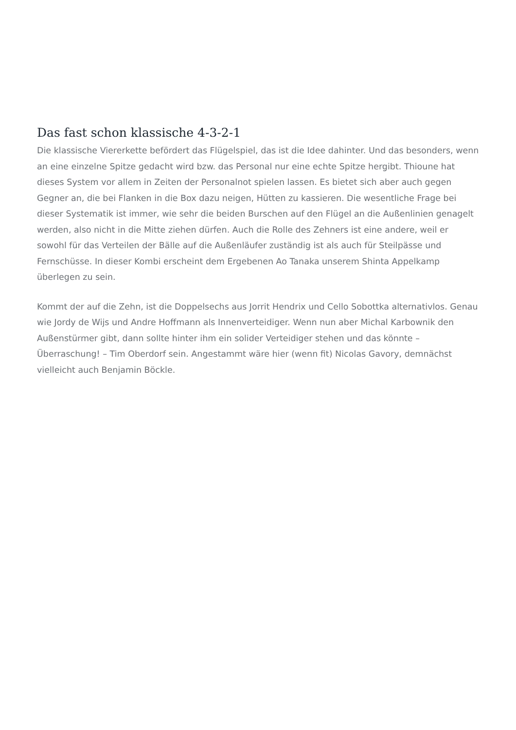Das fast schon klassische 4-3-2-1
Die klassische Viererkette befördert das Flügelspiel, das ist die Idee dahinter. Und das besonders, wenn an eine einzelne Spitze gedacht wird bzw. das Personal nur eine echte Spitze hergibt. Thioune hat dieses System vor allem in Zeiten der Personalnot spielen lassen. Es bietet sich aber auch gegen Gegner an, die bei Flanken in die Box dazu neigen, Hütten zu kassieren. Die wesentliche Frage bei dieser Systematik ist immer, wie sehr die beiden Burschen auf den Flügel an die Außenlinien genagelt werden, also nicht in die Mitte ziehen dürfen. Auch die Rolle des Zehners ist eine andere, weil er sowohl für das Verteilen der Bälle auf die Außenläufer zuständig ist als auch für Steilpässe und Fernschüsse. In dieser Kombi erscheint dem Ergebenen Ao Tanaka unserem Shinta Appelkamp überlegen zu sein.
Kommt der auf die Zehn, ist die Doppelsechs aus Jorrit Hendrix und Cello Sobottka alternativlos. Genau wie Jordy de Wijs und Andre Hoffmann als Innenverteidiger. Wenn nun aber Michal Karbownik den Außenstürmer gibt, dann sollte hinter ihm ein solider Verteidiger stehen und das könnte – Überraschung! – Tim Oberdorf sein. Angestammt wäre hier (wenn fit) Nicolas Gavory, demnächst vielleicht auch Benjamin Böckle.